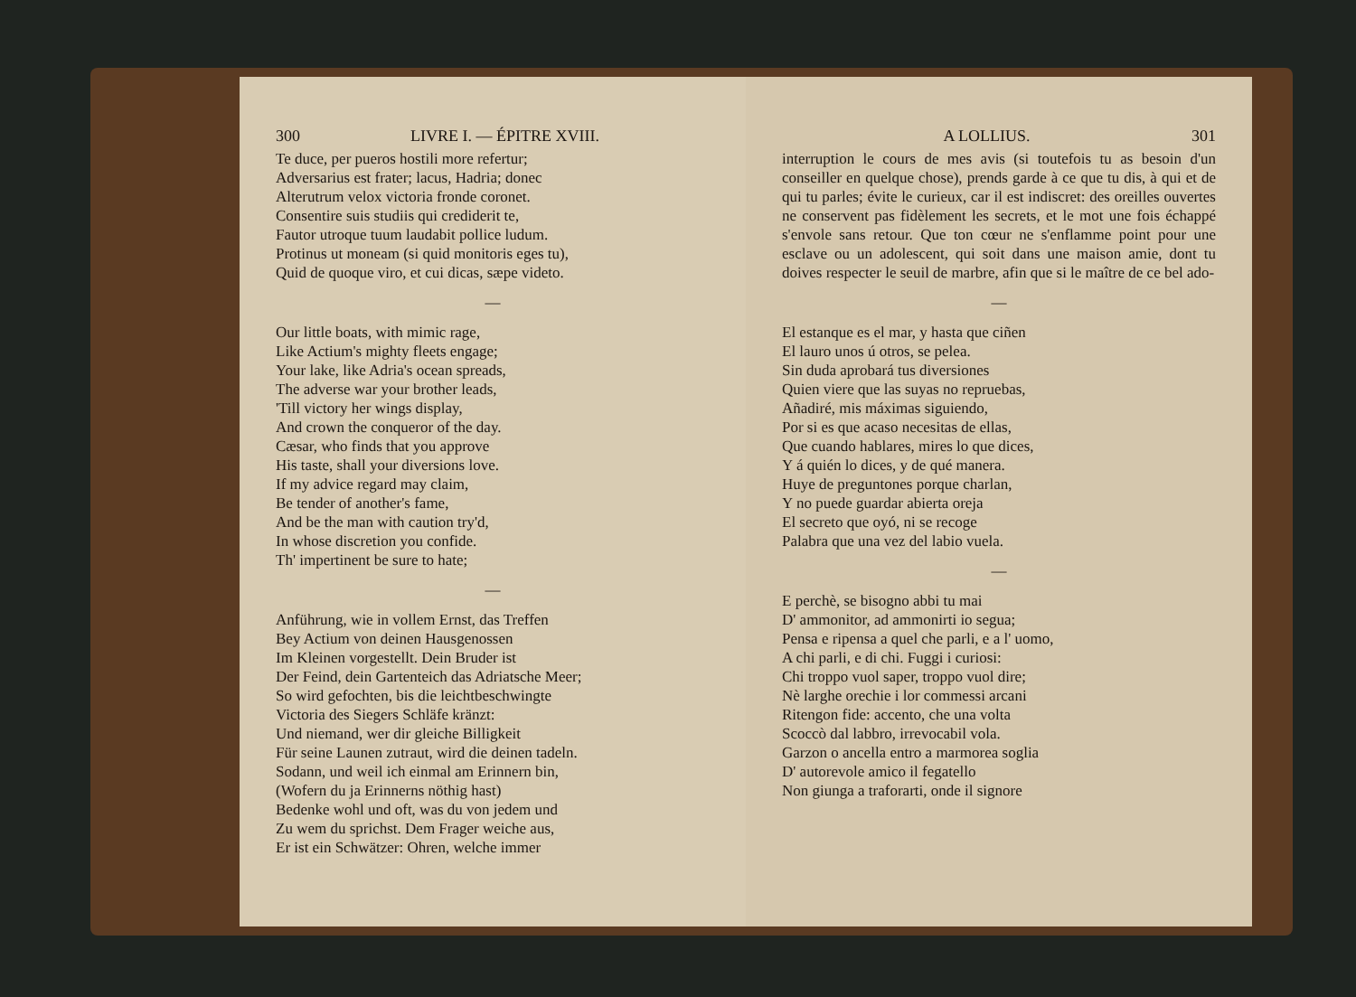300 LIVRE I. — ÉPITRE XVIII.
Te duce, per pueros hostili more refertur;
Adversarius est frater; lacus, Hadria; donec
Alterutrum velox victoria fronde coronet.
Consentire suis studiis qui crediderit te,
Fautor utroque tuum laudabit pollice ludum.
Protinus ut moneam (si quid monitoris eges tu),
Quid de quoque viro, et cui dicas, sæpe videto.
—
Our little boats, with mimic rage,
Like Actium's mighty fleets engage;
Your lake, like Adria's ocean spreads,
The adverse war your brother leads,
'Till victory her wings display,
And crown the conqueror of the day.
Cæsar, who finds that you approve
His taste, shall your diversions love.
If my advice regard may claim,
Be tender of another's fame,
And be the man with caution try'd,
In whose discretion you confide.
Th' impertinent be sure to hate;
—
Anführung, wie in vollem Ernst, das Treffen
Bey Actium von deinen Hausgenossen
Im Kleinen vorgestellt. Dein Bruder ist
Der Feind, dein Gartenteich das Adriatsche Meer;
So wird gefochten, bis die leichtbeschwingte
Victoria des Siegers Schläfe kränzt:
Und niemand, wer dir gleiche Billigkeit
Für seine Launen zutraut, wird die deinen tadeln.
Sodann, und weil ich einmal am Erinnern bin,
(Wofern du ja Erinnerns nöthig hast)
Bedenke wohl und oft, was du von jedem und
Zu wem du sprichst. Dem Frager weiche aus,
Er ist ein Schwätzer: Ohren, welche immer
A LOLLIUS. 301
interruption le cours de mes avis (si toutefois tu as besoin d'un conseiller en quelque chose), prends garde à ce que tu dis, à qui et de qui tu parles; évite le curieux, car il est indiscret: des oreilles ouvertes ne conservent pas fidèlement les secrets, et le mot une fois échappé s'envole sans retour. Que ton cœur ne s'enflamme point pour une esclave ou un adolescent, qui soit dans une maison amie, dont tu doives respecter le seuil de marbre, afin que si le maître de ce bel ado-
—
El estanque es el mar, y hasta que ciñen
El lauro unos ú otros, se pelea.
Sin duda aprobará tus diversiones
Quien viere que las suyas no repruebas,
Añadiré, mis máximas siguiendo,
Por si es que acaso necesitas de ellas,
Que cuando hablares, mires lo que dices,
Y á quién lo dices, y de qué manera.
Huye de preguntones porque charlan,
Y no puede guardar abierta oreja
El secreto que oyó, ni se recoge
Palabra que una vez del labio vuela.
—
E perchè, se bisogno abbi tu mai
D' ammonitor, ad ammonirti io segua;
Pensa e ripensa a quel che parli, e a l' uomo,
A chi parli, e di chi. Fuggi i curiosi:
Chi troppo vuol saper, troppo vuol dire;
Nè larghe orechie i lor commessi arcani
Ritengon fide: accento, che una volta
Scoccò dal labbro, irrevocabil vola.
Garzon o ancella entro a marmorea soglia
D' autorevole amico il fegatello
Non giunga a traforarti, onde il signore